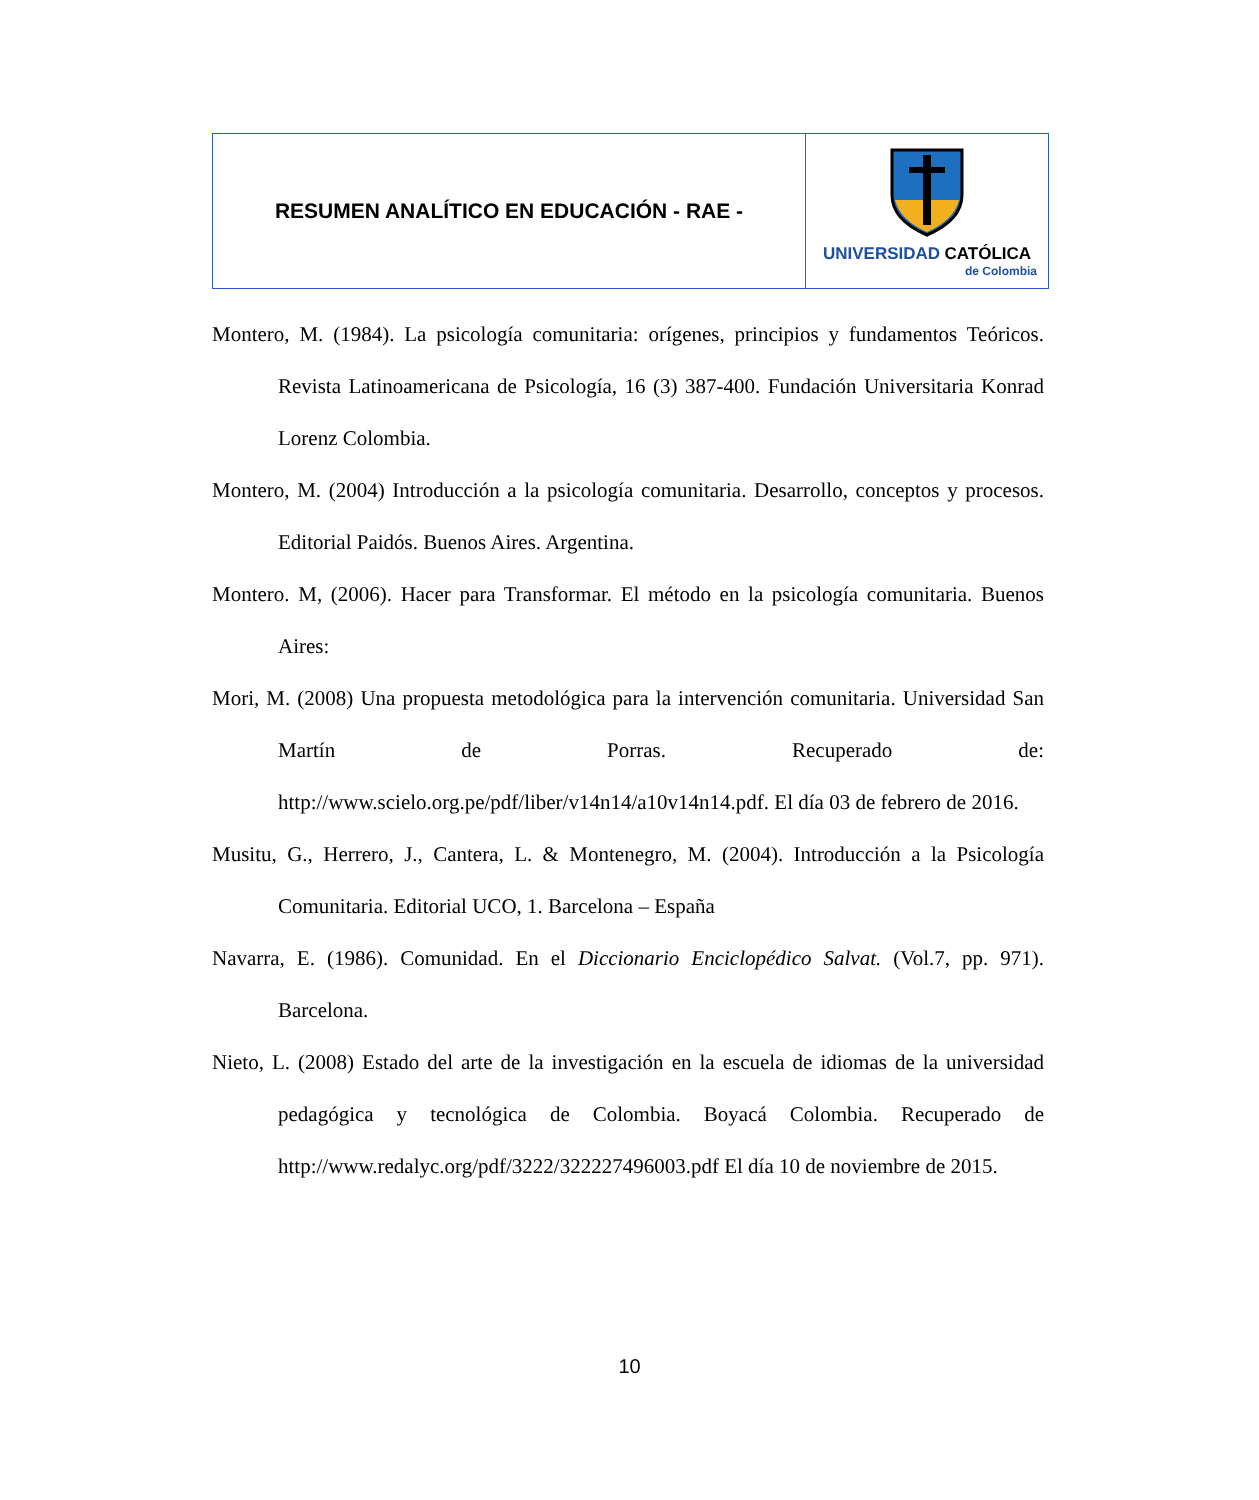| RESUMEN ANALÍTICO EN EDUCACIÓN - RAE - | UNIVERSIDAD CATÓLICA de Colombia |
Montero, M. (1984). La psicología comunitaria: orígenes, principios y fundamentos Teóricos. Revista Latinoamericana de Psicología, 16 (3) 387-400. Fundación Universitaria Konrad Lorenz Colombia.
Montero, M. (2004) Introducción a la psicología comunitaria. Desarrollo, conceptos y procesos. Editorial Paidós. Buenos Aires. Argentina.
Montero. M, (2006). Hacer para Transformar. El método en la psicología comunitaria. Buenos Aires:
Mori, M. (2008) Una propuesta metodológica para la intervención comunitaria. Universidad San Martín de Porras. Recuperado de: http://www.scielo.org.pe/pdf/liber/v14n14/a10v14n14.pdf. El día 03 de febrero de 2016.
Musitu, G., Herrero, J., Cantera, L. & Montenegro, M. (2004). Introducción a la Psicología Comunitaria. Editorial UCO, 1. Barcelona – España
Navarra, E. (1986). Comunidad. En el Diccionario Enciclopédico Salvat. (Vol.7, pp. 971). Barcelona.
Nieto, L. (2008) Estado del arte de la investigación en la escuela de idiomas de la universidad pedagógica y tecnológica de Colombia. Boyacá Colombia. Recuperado de http://www.redalyc.org/pdf/3222/322227496003.pdf El día 10 de noviembre de 2015.
10